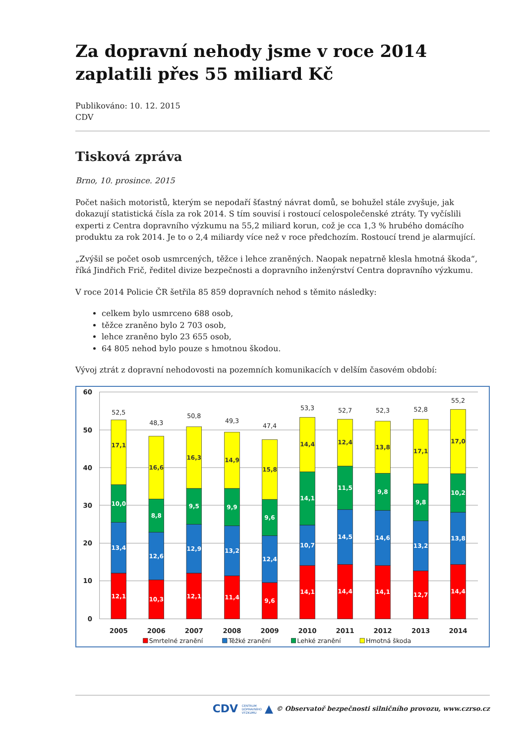Za dopravní nehody jsme v roce 2014 zaplatili přes 55 miliard Kč
Publikováno: 10. 12. 2015
CDV
Tisková zpráva
Brno, 10. prosince. 2015
Počet našich motoristů, kterým se nepodaří šťastný návrat domů, se bohužel stále zvyšuje, jak dokazují statistická čísla za rok 2014. S tím souvisí i rostoucí celospolečenské ztráty. Ty vyčíslili experti z Centra dopravního výzkumu na 55,2 miliard korun, což je cca 1,3 % hrubého domácího produktu za rok 2014. Je to o 2,4 miliardy více než v roce předchozím. Rostoucí trend je alarmující.
„Zvýšil se počet osob usmrcených, těžce i lehce zraněných. Naopak nepatrně klesla hmotná škoda“, říká Jindřich Frič, ředitel divize bezpečnosti a dopravního inženýrství Centra dopravního výzkumu.
V roce 2014 Policie ČR šetřila 85 859 dopravních nehod s těmito následky:
celkem bylo usmrceno 688 osob,
těžce zraněno bylo 2 703 osob,
lehce zraněno bylo 23 655 osob,
64 805 nehod bylo pouze s hmotnou škodou.
Vývoj ztrát z dopravní nehodovosti na pozemních komunikacích v delším časovém období:
60
50
40
30
20
10
0
52,5
48,3
50,8
49,3
47,4
53,3
52,7
52,3
52,8
55,2
12,1
13,4
10,0
10,3
12,6
8,8
12,1
12,9
9,5
11,4
13,2
9,9
9,6
12,4
9,6
14,1
10,7
14,1
14,4
14,5
11,5
14,1
14,6
9,8
12,7
13,2
9,8
14,4
13,8
10,2
17,1
16,6
16,3
14,9
15,8
14,4
12,4
13,8
17,1
17,0
2005
2006
2007
2008
2009
2010
2011
2012
2013
2014
Smrtelné zranění
Těžké zranění
Lehké zranění
Hmotná škoda
CDV CENTRUM
DOPRAVNÍHO
VÝZKUMU ▲ © Observatoř bezpečnosti silničního provozu, www.czrso.cz